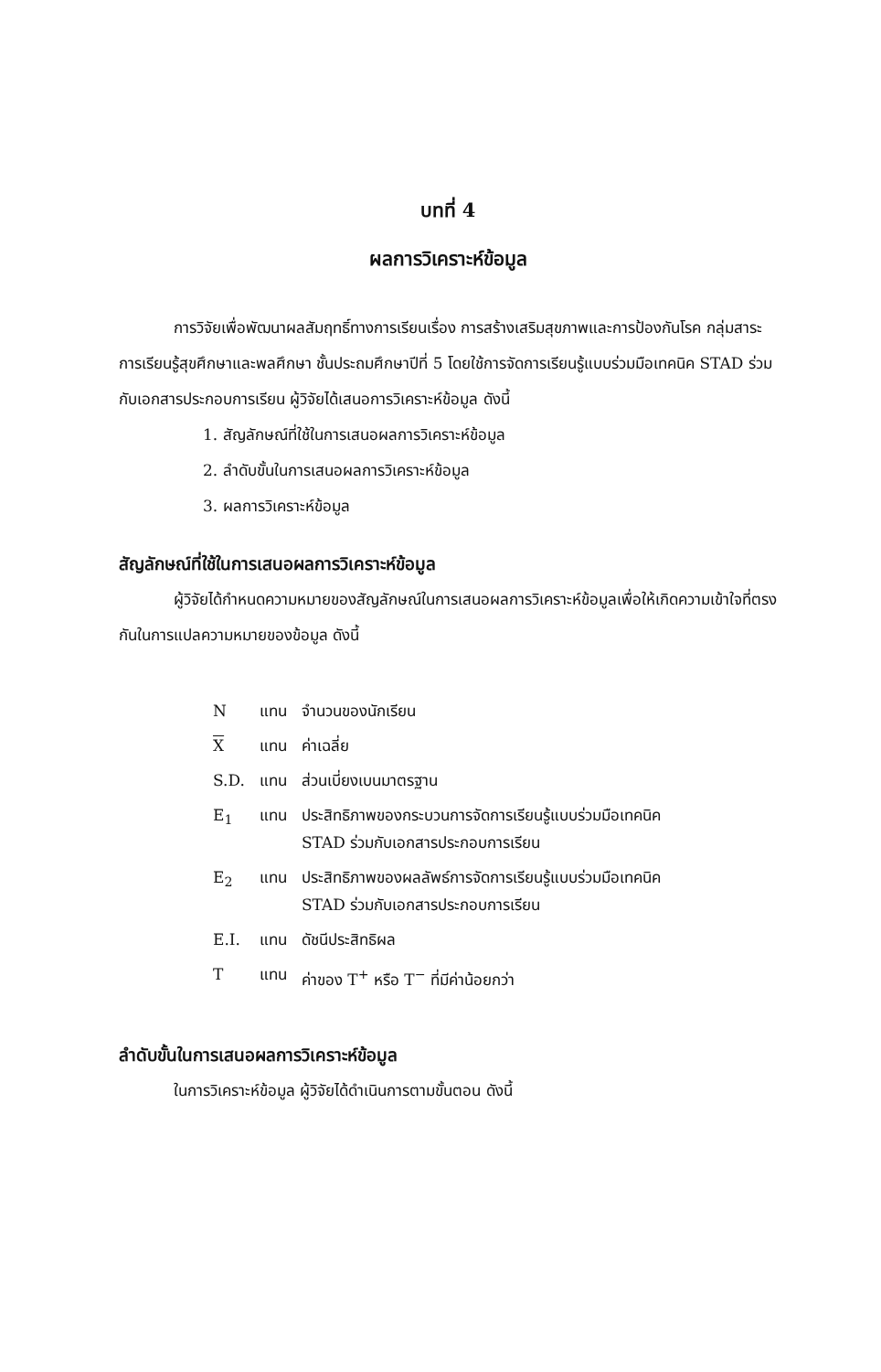บทที่ 4
ผลการวิเคราะห์ข้อมูล
การวิจัยเพื่อพัฒนาผลสัมฤทธิ์ทางการเรียนเรื่อง การสร้างเสริมสุขภาพและการป้องกันโรค กลุ่มสาระการเรียนรู้สุขศึกษาและพลศึกษา ชั้นประถมศึกษาปีที่ 5 โดยใช้การจัดการเรียนรู้แบบร่วมมือเทคนิค STAD ร่วมกับเอกสารประกอบการเรียน ผู้วิจัยได้เสนอการวิเคราะห์ข้อมูล ดังนี้
1. สัญลักษณ์ที่ใช้ในการเสนอผลการวิเคราะห์ข้อมูล
2. ลำดับขั้นในการเสนอผลการวิเคราะห์ข้อมูล
3. ผลการวิเคราะห์ข้อมูล
สัญลักษณ์ที่ใช้ในการเสนอผลการวิเคราะห์ข้อมูล
ผู้วิจัยได้กำหนดความหมายของสัญลักษณ์ในการเสนอผลการวิเคราะห์ข้อมูลเพื่อให้เกิดความเข้าใจที่ตรงกันในการแปลความหมายของข้อมูล ดังนี้
| N | แทน | จำนวนของนักเรียน |
| X | แทน | ค่าเฉลี่ย |
| S.D. | แทน | ส่วนเบี่ยงเบนมาตรฐาน |
| E<sub>1</sub> | แทน | ประสิทธิภาพของกระบวนการจัดการเรียนรู้แบบร่วมมือเทคนิค STAD ร่วมกับเอกสารประกอบการเรียน |
| E<sub>2</sub> | แทน | ประสิทธิภาพของผลลัพธ์การจัดการเรียนรู้แบบร่วมมือเทคนิค STAD ร่วมกับเอกสารประกอบการเรียน |
| E.I. | แทน | ดัชนีประสิทธิผล |
| T | แทน | ค่าของ T<sup>+</sup> หรือ T<sup>−</sup> ที่มีค่าน้อยกว่า |
ลำดับขั้นในการเสนอผลการวิเคราะห์ข้อมูล
ในการวิเคราะห์ข้อมูล ผู้วิจัยได้ดำเนินการตามขั้นตอน ดังนี้